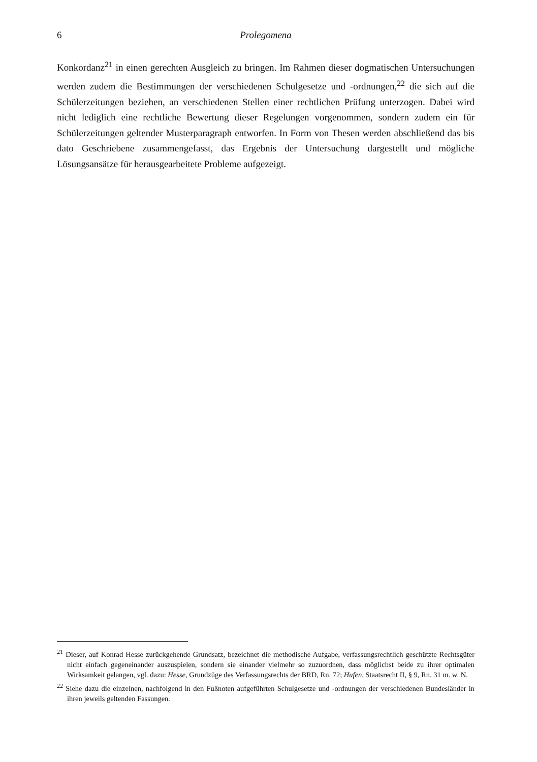6 Prolegomena
Konkordanz<sup>21</sup> in einen gerechten Ausgleich zu bringen. Im Rahmen dieser dogmatischen Untersuchungen werden zudem die Bestimmungen der verschiedenen Schulgesetze und -ordnungen,<sup>22</sup> die sich auf die Schülerzeitungen beziehen, an verschiedenen Stellen einer rechtlichen Prüfung unterzogen. Dabei wird nicht lediglich eine rechtliche Bewertung dieser Regelungen vorgenommen, sondern zudem ein für Schülerzeitungen geltender Musterparagraph entworfen. In Form von Thesen werden abschließend das bis dato Geschriebene zusammengefasst, das Ergebnis der Untersuchung dargestellt und mögliche Lösungsansätze für herausgearbeitete Probleme aufgezeigt.
<sup>21</sup> Dieser, auf Konrad Hesse zurückgehende Grundsatz, bezeichnet die methodische Aufgabe, verfassungsrechtlich geschützte Rechtsgüter nicht einfach gegeneinander auszuspielen, sondern sie einander vielmehr so zuzuordnen, dass möglichst beide zu ihrer optimalen Wirksamkeit gelangen, vgl. dazu: Hesse, Grundzüge des Verfassungsrechts der BRD, Rn. 72; Hufen, Staatsrecht II, § 9, Rn. 31 m. w. N.
<sup>22</sup> Siehe dazu die einzelnen, nachfolgend in den Fußnoten aufgeführten Schulgesetze und -ordnungen der verschiedenen Bundesländer in ihren jeweils geltenden Fassungen.